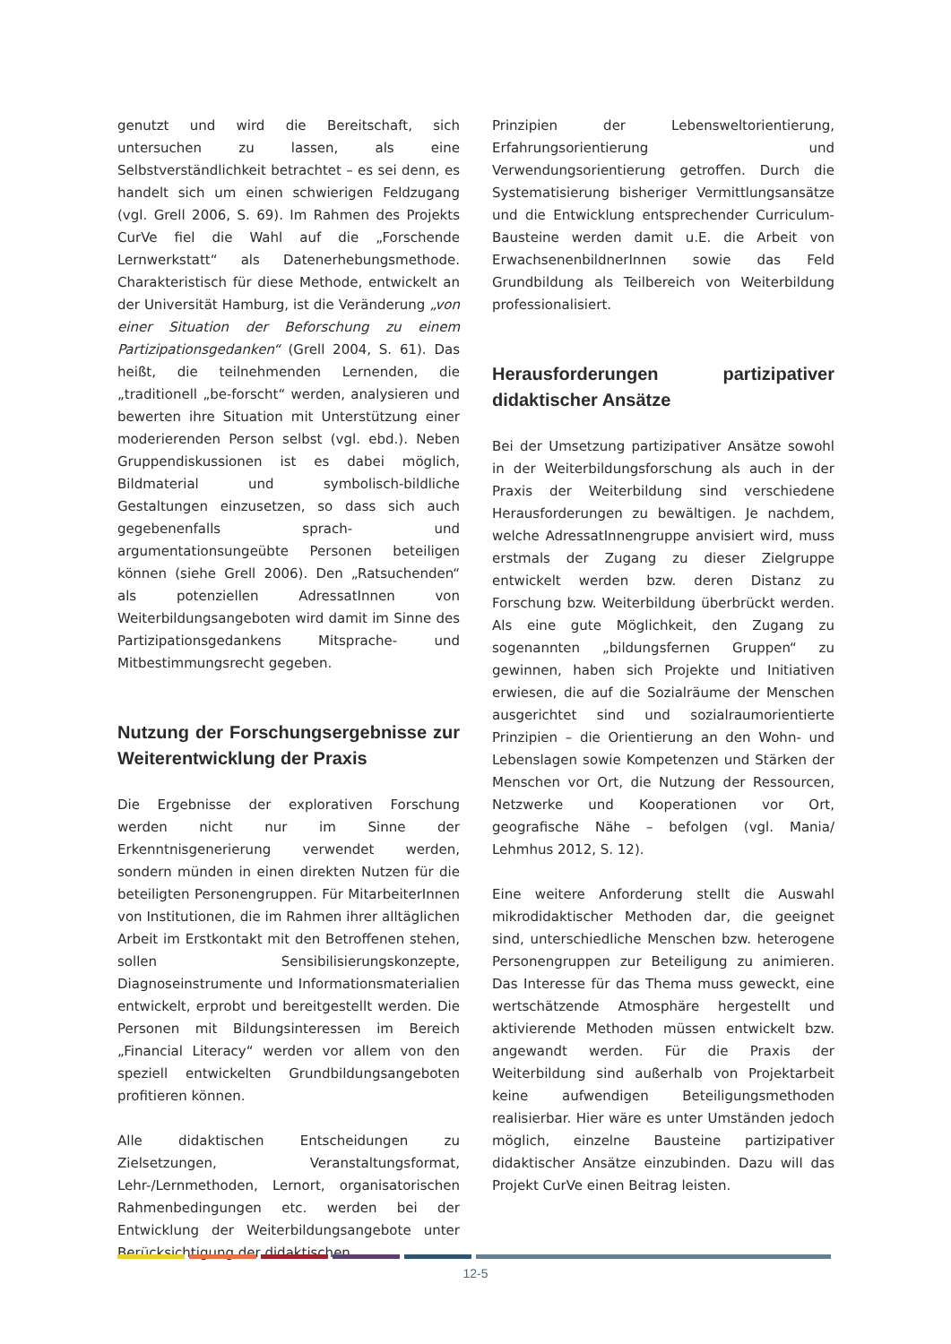genutzt und wird die Bereitschaft, sich untersuchen zu lassen, als eine Selbstverständlichkeit betrachtet – es sei denn, es handelt sich um einen schwierigen Feldzugang (vgl. Grell 2006, S. 69). Im Rahmen des Projekts CurVe fiel die Wahl auf die „Forschende Lernwerkstatt“ als Datenerhebungsmethode. Charakteristisch für diese Methode, entwickelt an der Universität Hamburg, ist die Veränderung „von einer Situation der Beforschung zu einem Partizipationsgedanken“ (Grell 2004, S. 61). Das heißt, die teilnehmenden Lernenden, die „traditionell „be-forscht“ werden, analysieren und bewerten ihre Situation mit Unterstützung einer moderierenden Person selbst (vgl. ebd.). Neben Gruppendiskussionen ist es dabei möglich, Bildmaterial und symbolisch-bildliche Gestaltungen einzusetzen, so dass sich auch gegebenenfalls sprach- und argumentationsungeübte Personen beteiligen können (siehe Grell 2006). Den „Ratsuchenden“ als potenziellen AdressatInnen von Weiterbildungsangeboten wird damit im Sinne des Partizipationsgedankens Mitsprache- und Mitbestimmungsrecht gegeben.
Nutzung der Forschungsergebnisse zur Weiterentwicklung der Praxis
Die Ergebnisse der explorativen Forschung werden nicht nur im Sinne der Erkenntnisgenerierung verwendet werden, sondern münden in einen direkten Nutzen für die beteiligten Personengruppen. Für MitarbeiterInnen von Institutionen, die im Rahmen ihrer alltäglichen Arbeit im Erstkontakt mit den Betroffenen stehen, sollen Sensibilisierungskonzepte, Diagnoseinstrumente und Informationsmaterialien entwickelt, erprobt und bereitgestellt werden. Die Personen mit Bildungsinteressen im Bereich „Financial Literacy“ werden vor allem von den speziell entwickelten Grundbildungsangeboten profitieren können.
Alle didaktischen Entscheidungen zu Zielsetzungen, Veranstaltungsformat, Lehr-/Lernmethoden, Lernort, organisatorischen Rahmenbedingungen etc. werden bei der Entwicklung der Weiterbildungsangebote unter Berücksichtigung der didaktischen
Prinzipien der Lebensweltorientierung, Erfahrungsorientierung und Verwendungsorientierung getroffen. Durch die Systematisierung bisheriger Vermittlungsansätze und die Entwicklung entsprechender Curriculum-Bausteine werden damit u.E. die Arbeit von ErwachsenenbildnerInnen sowie das Feld Grundbildung als Teilbereich von Weiterbildung professionalisiert.
Herausforderungen partizipativer didaktischer Ansätze
Bei der Umsetzung partizipativer Ansätze sowohl in der Weiterbildungsforschung als auch in der Praxis der Weiterbildung sind verschiedene Herausforderungen zu bewältigen. Je nachdem, welche AdressatInnengruppe anvisiert wird, muss erstmals der Zugang zu dieser Zielgruppe entwickelt werden bzw. deren Distanz zu Forschung bzw. Weiterbildung überbrückt werden. Als eine gute Möglichkeit, den Zugang zu sogenannten „bildungsfernen Gruppen“ zu gewinnen, haben sich Projekte und Initiativen erwiesen, die auf die Sozialräume der Menschen ausgerichtet sind und sozialraumorientierte Prinzipien – die Orientierung an den Wohn- und Lebenslagen sowie Kompetenzen und Stärken der Menschen vor Ort, die Nutzung der Ressourcen, Netzwerke und Kooperationen vor Ort, geografische Nähe – befolgen (vgl. Mania/ Lehmhus 2012, S. 12).
Eine weitere Anforderung stellt die Auswahl mikrodidaktischer Methoden dar, die geeignet sind, unterschiedliche Menschen bzw. heterogene Personengruppen zur Beteiligung zu animieren. Das Interesse für das Thema muss geweckt, eine wertschätzende Atmosphäre hergestellt und aktivierende Methoden müssen entwickelt bzw. angewandt werden. Für die Praxis der Weiterbildung sind außerhalb von Projektarbeit keine aufwendigen Beteiligungsmethoden realisierbar. Hier wäre es unter Umständen jedoch möglich, einzelne Bausteine partizipativer didaktischer Ansätze einzubinden. Dazu will das Projekt CurVe einen Beitrag leisten.
12-5